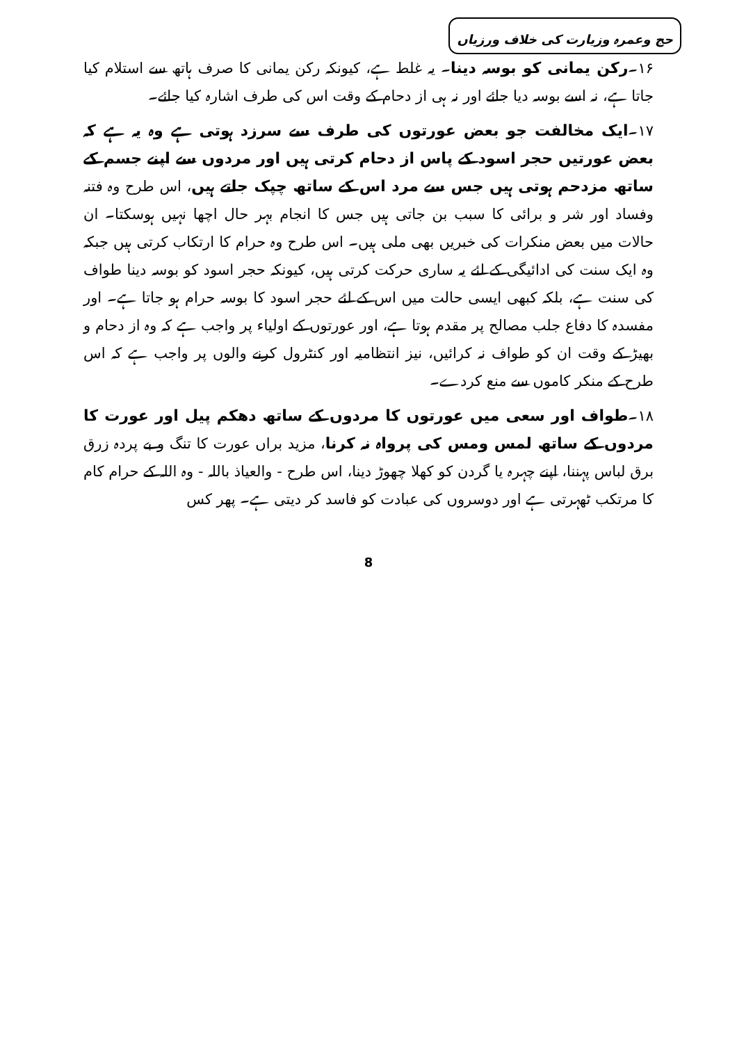حج وعمرہ وزیارت کی خلاف ورزیاں
۱۶۔رکن یمانی کو بوسہ دینا۔ یہ غلط ہے، کیونکہ رکن یمانی کا صرف ہاتھ سے استلام کیا جاتا ہے، نہ اسے بوسہ دیا جائے اور نہ ہی از دحام کے وقت اس کی طرف اشارہ کیا جائے۔
۱۷۔ایک مخالفت جو بعض عورتوں کی طرف سے سرزد ہوتی ہے وہ یہ ہے کہ بعض عورتیں حجر اسود کے پاس از دحام کرتی ہیں اور مردوں سے اپنے جسم کے ساتھ مزدحم ہوتی ہیں جس سے مرد اس کے ساتھ چپک جاتے ہیں، اس طرح وہ فتنہ وفساد اور شر و برائی کا سبب بن جاتی ہیں جس کا انجام بہر حال اچھا نہیں ہوسکتا۔ ان حالات میں بعض منکرات کی خبریں بھی ملی ہیں۔ اس طرح وہ حرام کا ارتکاب کرتی ہیں جبکہ وہ ایک سنت کی ادائیگی کے لئے یہ ساری حرکت کرتی ہیں، کیونکہ حجر اسود کو بوسہ دینا طواف کی سنت ہے، بلکہ کبھی ایسی حالت میں اس کے لئے حجر اسود کا بوسہ حرام ہو جاتا ہے۔ اور مفسدہ کا دفاع جلب مصالح پر مقدم ہوتا ہے، اور عورتوں کے اولیاء پر واجب ہے کہ وہ از دحام و بھیڑ کے وقت ان کو طواف نہ کرائیں، نیز انتظامیہ اور کنٹرول کرنے والوں پر واجب ہے کہ اس طرح کے منکر کاموں سے منع کردے۔
۱۸۔طواف اور سعی میں عورتوں کا مردوں کے ساتھ دھکم پیل اور عورت کا مردوں کے ساتھ لمس ومس کی پرواہ نہ کرنا، مزید براں عورت کا تنگ و بے پردہ زرق برق لباس پہننا، اپنے چہرہ یا گردن کو کھلا چھوڑ دینا، اس طرح - والعیاذ باللہ - وہ اللہ کے حرام کام کا مرتکب ٹھہرتی ہے اور دوسروں کی عبادت کو فاسد کر دیتی ہے۔ پھر کس
8